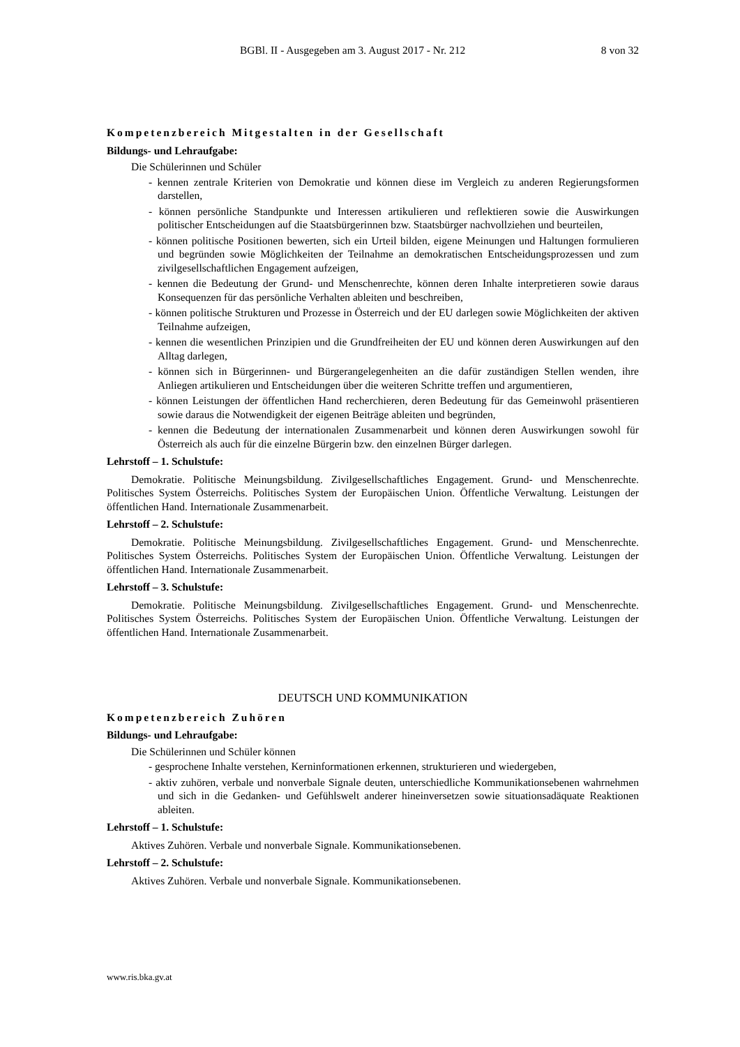BGBl. II - Ausgegeben am 3. August 2017 - Nr. 212 8 von 32
Kompetenzbereich Mitgestalten in der Gesellschaft
Bildungs- und Lehraufgabe:
Die Schülerinnen und Schüler
- kennen zentrale Kriterien von Demokratie und können diese im Vergleich zu anderen Regierungsformen darstellen,
- können persönliche Standpunkte und Interessen artikulieren und reflektieren sowie die Auswirkungen politischer Entscheidungen auf die Staatsbürgerinnen bzw. Staatsbürger nachvollziehen und beurteilen,
- können politische Positionen bewerten, sich ein Urteil bilden, eigene Meinungen und Haltungen formulieren und begründen sowie Möglichkeiten der Teilnahme an demokratischen Entscheidungsprozessen und zum zivilgesellschaftlichen Engagement aufzeigen,
- kennen die Bedeutung der Grund- und Menschenrechte, können deren Inhalte interpretieren sowie daraus Konsequenzen für das persönliche Verhalten ableiten und beschreiben,
- können politische Strukturen und Prozesse in Österreich und der EU darlegen sowie Möglichkeiten der aktiven Teilnahme aufzeigen,
- kennen die wesentlichen Prinzipien und die Grundfreiheiten der EU und können deren Auswirkungen auf den Alltag darlegen,
- können sich in Bürgerinnen- und Bürgerangelegenheiten an die dafür zuständigen Stellen wenden, ihre Anliegen artikulieren und Entscheidungen über die weiteren Schritte treffen und argumentieren,
- können Leistungen der öffentlichen Hand recherchieren, deren Bedeutung für das Gemeinwohl präsentieren sowie daraus die Notwendigkeit der eigenen Beiträge ableiten und begründen,
- kennen die Bedeutung der internationalen Zusammenarbeit und können deren Auswirkungen sowohl für Österreich als auch für die einzelne Bürgerin bzw. den einzelnen Bürger darlegen.
Lehrstoff – 1. Schulstufe:
Demokratie. Politische Meinungsbildung. Zivilgesellschaftliches Engagement. Grund- und Menschenrechte. Politisches System Österreichs. Politisches System der Europäischen Union. Öffentliche Verwaltung. Leistungen der öffentlichen Hand. Internationale Zusammenarbeit.
Lehrstoff – 2. Schulstufe:
Demokratie. Politische Meinungsbildung. Zivilgesellschaftliches Engagement. Grund- und Menschenrechte. Politisches System Österreichs. Politisches System der Europäischen Union. Öffentliche Verwaltung. Leistungen der öffentlichen Hand. Internationale Zusammenarbeit.
Lehrstoff – 3. Schulstufe:
Demokratie. Politische Meinungsbildung. Zivilgesellschaftliches Engagement. Grund- und Menschenrechte. Politisches System Österreichs. Politisches System der Europäischen Union. Öffentliche Verwaltung. Leistungen der öffentlichen Hand. Internationale Zusammenarbeit.
DEUTSCH UND KOMMUNIKATION
Kompetenzbereich Zuhören
Bildungs- und Lehraufgabe:
Die Schülerinnen und Schüler können
- gesprochene Inhalte verstehen, Kerninformationen erkennen, strukturieren und wiedergeben,
- aktiv zuhören, verbale und nonverbale Signale deuten, unterschiedliche Kommunikationsebenen wahrnehmen und sich in die Gedanken- und Gefühlswelt anderer hineinversetzen sowie situationsadäquate Reaktionen ableiten.
Lehrstoff – 1. Schulstufe:
Aktives Zuhören. Verbale und nonverbale Signale. Kommunikationsebenen.
Lehrstoff – 2. Schulstufe:
Aktives Zuhören. Verbale und nonverbale Signale. Kommunikationsebenen.
www.ris.bka.gv.at